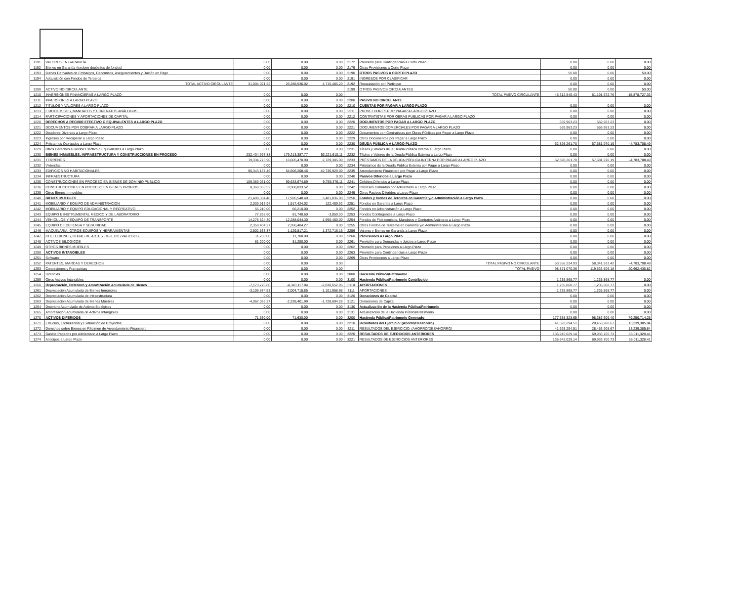| 1191 | VALORES EN GARANTÍA | 0.00 | 0.00 | 0.00 | 2172 | Provisión para Contingencias a Corto Plazo | 0.00 | 0.00 | 0.00 |
| 1192 | Bienes en Garantía (excluye depósitos de fondos) | 0.00 | 0.00 | 0.00 | 2179 | Otras Provisiones a Corto Plazo | 0.00 | 0.00 | 0.00 |
| 1193 | Bienes Derivados de Embargos, Decomisos, Aseguramientos y Dación en Pago | 0.00 | 0.00 | 0.00 | 2190 | OTROS PASIVOS A CORTO PLAZO | 50.00 | 0.00 | 50.00 |
| 1194 | Adquisición con Fondos de Terceros | 0.00 | 0.00 | 0.00 | 2191 | INGRESOS POR CLASIFICAR | 0.00 | 0.00 | 0.00 |
| | TOTAL ACTIVO CIRCULANTE | 31,004,021.22 | 26,288,536.02 | 4,715,485.20 | 2192 | Recaudación por Participar | 0.00 | 0.00 | 0.00 |
| 1200 | ACTIVO NO CIRCULANTE | | | | 2199 | OTROS PASIVOS CIRCULANTES | 50.00 | 0.00 | 50.00 |
| 1210 | INVERSIONES FINANCIERAS A LARGO PLAZO | 0.00 | 0.00 | 0.00 | | TOTAL PASIVO CIRCULANTE | 45,312,845.43 | 61,191,572.76 | -15,878,727.33 |
| 1211 | INVERSIONES A LARGO PLAZO | 0.00 | 0.00 | 0.00 | 2200 | PASIVO NO CIRCULANTE | | | |
| 1212 | TÍTULOS Y VALORES A LARGO PLAZO | 0.00 | 0.00 | 0.00 | 2210 | CUENTAS POR PAGAR A LARGO PLAZO | 0.00 | 0.00 | 0.00 |
| 1213 | FIDEICOMISOS, MANDATOS Y CONTRATOS ANÁLOGOS | 0.00 | 0.00 | 0.00 | 2211 | PROVEEDORES POR PAGAR A LARGO PLAZO | 0.00 | 0.00 | 0.00 |
| 1214 | PARTICIPACIONES Y APORTACIONES DE CAPITAL | 0.00 | 0.00 | 0.00 | 2212 | CONTRATISTAS POR OBRAS PÚBLICAS POR PAGAR A LARGO PLAZO | 0.00 | 0.00 | 0.00 |
| 1220 | DERECHOS A RECIBIR EFECTIVO O EQUIVALENTES A LARGO PLAZO | 0.00 | 0.00 | 0.00 | 2220 | DOCUMENTOS POR PAGAR A LARGO PLAZO | 659,963.23 | 659,963.23 | 0.00 |
| 1221 | DOCUMENTOS POR COBRAR A LARGO PLAZO | 0.00 | 0.00 | 0.00 | 2221 | DOCUMENTOS COMERCIALES POR PAGAR A LARGO PLAZO | 659,963.23 | 659,963.23 | 0.00 |
| 1222 | Deudores Diversos a Largo Plazo | 0.00 | 0.00 | 0.00 | 2222 | Documentos con Contratistas por Obras Públicas por Pagar a Largo Plazo | 0.00 | 0.00 | 0.00 |
| 1223 | Ingresos por Recuperar a Largo Plazo | 0.00 | 0.00 | 0.00 | 2229 | Otros Documentos por Pagar a Largo Plazo | 0.00 | 0.00 | 0.00 |
| 1224 | Préstamos Otorgados a Largo Plazo | 0.00 | 0.00 | 0.00 | 2230 | DEUDA PÚBLICA A LARGO PLAZO | 52,898,261.70 | 57,681,970.19 | -4,783,708.49 |
| 1229 | Otros Derechos a Recibir Efectivo o Equivalentes a Largo Plazo | 0.00 | 0.00 | 0.00 | 2231 | Títulos y Valores de la Deuda Pública Interna a Largo Plazo | 0.00 | 0.00 | 0.00 |
| 1230 | BIENES INMUEBLES, INFRAESTRUCTURA Y CONSTRUCCIONES EN PROCESO | 232,434,997.88 | 179,213,387.77 | 53,221,610.11 | 2232 | Títulos y Valores de la Deuda Pública Externa a Largo Plazo | 0.00 | 0.00 | 0.00 |
| 1231 | TERRENOS | 19,334,775.90 | 16,605,470.90 | 2,729,305.00 | 2233 | PRÉSTAMOS DE LA DEUDA PÚBLICA INTERNA POR PAGAR A LARGO PLAZO | 52,898,261.70 | 57,681,970.19 | -4,783,708.49 |
| 1232 | Viviendas | 0.00 | 0.00 | 0.00 | 2234 | Préstamos de la Deuda Pública Externa por Pagar a Largo Plazo | 0.00 | 0.00 | 0.00 |
| 1233 | EDIFICIOS NO HABITACIONALES | 95,343,137.46 | 54,606,208.46 | 40,736,929.00 | 2235 | Arrendamiento Financiero por Pagar a Largo Plazo | 0.00 | 0.00 | 0.00 |
| 1234 | INFRAESTRUCTURA | 0.00 | 0.00 | 0.00 | 2240 | Pasivos Diferidos a Largo Plazo | 0.00 | 0.00 | 0.00 |
| 1235 | CONSTRUCCIONES EN PROCESO EN BIENES DE DOMINIO PÚBLICO | 109,389,051.00 | 99,633,674.89 | 9,755,376.11 | 2241 | Créditos Diferidos a Largo Plazo | 0.00 | 0.00 | 0.00 |
| 1236 | CONSTRUCCIONES EN PROCESO EN BIENES PROPIOS | 8,368,033.52 | 8,368,033.52 | 0.00 | 2242 | Intereses Cobrados por Adelantado a Largo Plazo | 0.00 | 0.00 | 0.00 |
| 1239 | Otros Bienes Inmuebles | 0.00 | 0.00 | 0.00 | 2249 | Otros Pasivos Diferidos a Largo Plazo | 0.00 | 0.00 | 0.00 |
| 1240 | BIENES MUEBLES | 21,408,384.48 | 17,926,548.40 | 3,481,836.08 | 2250 | Fondos y Bienes de Terceros en Garantía y/o Administración a Largo Plazo | 0.00 | 0.00 | 0.00 |
| 1241 | MOBILIARIO Y EQUIPO DE ADMINISTRACIÓN | 2,039,913.94 | 1,917,424.02 | 122,489.92 | 2251 | Fondos en Garantía a Largo Plazo | 0.00 | 0.00 | 0.00 |
| 1242 | MOBILIARIO Y EQUIPO EDUCACIONAL Y RECREATIVO | 66,210.00 | 66,210.00 | 0.00 | 2252 | Fondos en Administración a Largo Plazo | 0.00 | 0.00 | 0.00 |
| 1243 | EQUIPO E INSTRUMENTAL MÉDICO Y DE LABORATORIO | 77,898.60 | 81,748.60 | -3,850.00 | 2253 | Fondos Contingentes a Largo Plazo | 0.00 | 0.00 | 0.00 |
| 1244 | VEHICULOS Y EQUIPO DE TRANSPORTE | 14,278,524.30 | 12,288,044.30 | 1,990,480.00 | 2254 | Fondos de Fideicomisos, Mandatos y Contratos Análogos a Largo Plazo | 0.00 | 0.00 | 0.00 |
| 1245 | EQUIPO DE DEFENSA Y SEGURIDAD | 2,350,404.27 | 2,350,404.27 | 0.00 | 2255 | Otros Fondos de Terceros en Garantía y/o Administración a Largo Plazo | 0.00 | 0.00 | 0.00 |
| 1246 | MAQUINARIA, OTROS EQUIPOS Y HERRAMIENTAS | 2,502,533.37 | 1,129,817.21 | 1,372,716.16 | 2256 | Valores y Bienes en Garantía a Largo Plazo | 0.00 | 0.00 | 0.00 |
| 1247 | COLECCIONES, OBRAS DE ARTE Y OBJETOS VALIOSOS | 11,700.00 | 11,700.00 | 0.00 | 2260 | Provisiones a Largo Plazo | 0.00 | 0.00 | 0.00 |
| 1248 | ACTIVOS BILÓGICOS | 81,200.00 | 81,200.00 | 0.00 | 2261 | Provisión para Demandas y Juicios a Largo Plazo | 0.00 | 0.00 | 0.00 |
| 1249 | OTROS BIENES MUEBLES | 0.00 | 0.00 | 0.00 | 2262 | Provisión para Pensiones a Largo Plazo | 0.00 | 0.00 | 0.00 |
| 1250 | ACTIVOS INTANGIBLES | 0.00 | 0.00 | 0.00 | 2263 | Provisión para Contingencias a Largo Plazo | 0.00 | 0.00 | 0.00 |
| 1251 | Software | 0.00 | 0.00 | 0.00 | 2269 | Otras Provisiones a Largo Plazo | 0.00 | 0.00 | 0.00 |
| 1252 | PATENTES, MARCAS Y DERECHOS | 0.00 | 0.00 | 0.00 | | TOTAL PASIVO NO CIRCULANTE | 53,558,224.93 | 58,341,933.42 | -4,783,708.49 |
| 1253 | Concesiones y Franquicias | 0.00 | 0.00 | 0.00 | | TOTAL PASIVO | 98,871,070.36 | 119,533,506.18 | -20,662,435.82 |
| 1254 | Licencias | 0.00 | 0.00 | 0.00 | 3000 | Hacienda Pública/Patrimonio | | | |
| 1259 | Otros Activos Intangibles | 0.00 | 0.00 | 0.00 | 3100 | Hacienda Pública/Patrimonio Contribuido | 1,235,868.77 | 1,235,868.77 | 0.00 |
| 1260 | Depreciación, Deterioro y Amortización Acumulada de Bienes | -7,173,770.80 | -4,343,117.84 | -2,830,652.96 | 3110 | APORTACIONES | 1,235,868.77 | 1,235,868.77 | 0.00 |
| 1261 | Depreciación Acumulada de Bienes Inmuebles | -3,106,674.53 | -2,004,715.85 | -1,101,958.68 | 3111 | APORTACIONES | 1,235,868.77 | 1,235,868.77 | 0.00 |
| 1262 | Depreciación Acumulada de Infraestructura | 0.00 | 0.00 | 0.00 | 3120 | Donaciones de Capital | 0.00 | 0.00 | 0.00 |
| 1263 | Depreciación Acumulada de Bienes Muebles | -4,067,096.27 | -2,338,401.99 | -1,728,694.28 | 3121 | Donaciones de Capital | 0.00 | 0.00 | 0.00 |
| 1264 | Deterioro Acumulado de Activos Biológicos | 0.00 | 0.00 | 0.00 | 3130 | Actualización de la Hacienda Pública/Patrimonio | 0.00 | 0.00 | 0.00 |
| 1265 | Amortización Acumulada de Activos Intangibles | 0.00 | 0.00 | 0.00 | 3131 | Actualización de la Hacienda Pública/Patrimonio | 0.00 | 0.00 | 0.00 |
| 1270 | ACTIVOS DIFERIDOS | 71,630.00 | 71,630.00 | 0.00 | 3200 | Hacienda Pública/Patrimonio Generado | 177,638,323.65 | 98,387,609.40 | 79,250,714.25 |
| 1271 | Estudios, Formulación y Evaluación de Proyectos | 0.00 | 0.00 | 0.00 | 3210 | Resultados del Ejercicio: (Ahorro/Desahorro) | 41,693,294.51 | 28,453,908.67 | 13,239,385.84 |
| 1272 | Derechos sobre Bienes en Régimen de Arrendamiento Financiero | 0.00 | 0.00 | 0.00 | 3211 | RESULTADOS DEL EJERCICIO: (AHORRO/DESAHORRO) | 41,693,294.51 | 28,453,908.67 | 13,239,385.84 |
| 1273 | Gastos Pagados por Adelantado a Largo Plazo | 0.00 | 0.00 | 0.00 | 3220 | RESULTADOS DE EJERCICIOS ANTERIORES | 135,945,029.14 | 69,933,700.73 | 66,011,328.41 |
| 1274 | Anticipos a Largo Plazo | 0.00 | 0.00 | 0.00 | 3221 | RESULTADOS DE EJERCICIOS ANTERIORES | 135,945,029.14 | 69,933,700.73 | 66,011,328.41 |